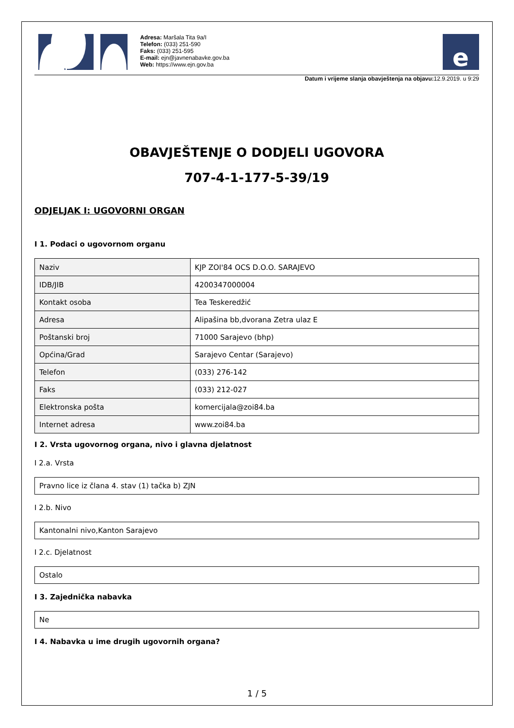Adresa: Maršala Tita 9a/I
Telefon: (033) 251-590
Faks: (033) 251-595
E-mail: ejn@javnenabavke.gov.ba
Web: https://www.ejn.gov.ba
e
Datum i vrijeme slanja obavještenja na objavu: 12.9.2019. u 9:29
OBAVJEŠTENJE O DODJELI UGOVORA
707-4-1-177-5-39/19
ODJELJAK I: UGOVORNI ORGAN
I 1. Podaci o ugovornom organu
| Naziv | KJP ZOI'84 OCS D.O.O. SARAJEVO |
| IDB/JIB | 4200347000004 |
| Kontakt osoba | Tea Teskeredžić |
| Adresa | Alipašina bb,dvorana Zetra ulaz E |
| Poštanski broj | 71000 Sarajevo (bhp) |
| Općina/Grad | Sarajevo Centar (Sarajevo) |
| Telefon | (033) 276-142 |
| Faks | (033) 212-027 |
| Elektronska pošta | komercijala@zoi84.ba |
| Internet adresa | www.zoi84.ba |
I 2. Vrsta ugovornog organa, nivo i glavna djelatnost
I 2.a. Vrsta
Pravno lice iz člana 4. stav (1) tačka b) ZJN
I 2.b. Nivo
Kantonalni nivo,Kanton Sarajevo
I 2.c. Djelatnost
Ostalo
I 3. Zajednička nabavka
Ne
I 4. Nabavka u ime drugih ugovornih organa?
1 / 5